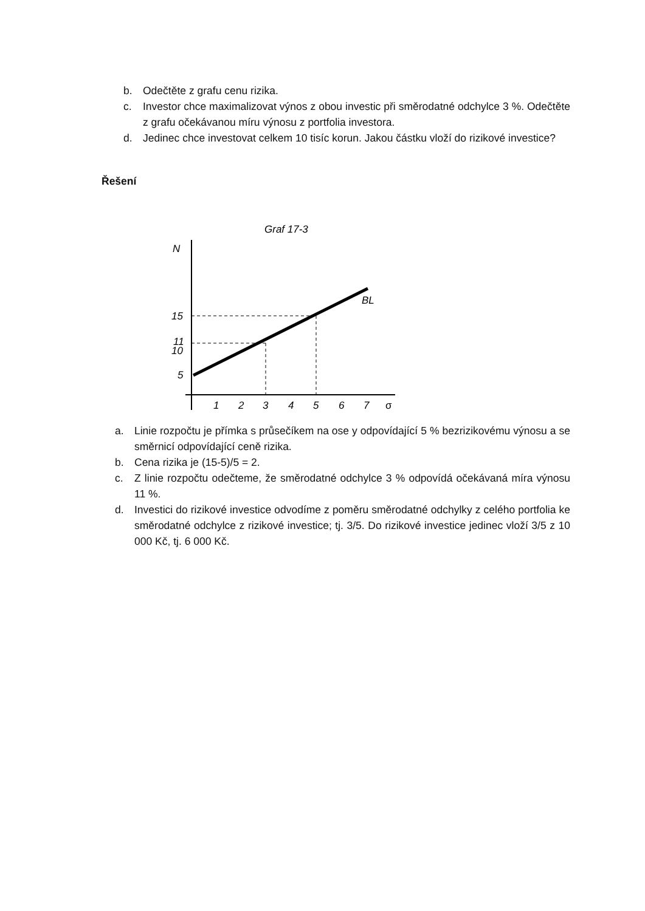b. Odečtěte z grafu cenu rizika.
c. Investor chce maximalizovat výnos z obou investic při směrodatné odchylce 3 %. Odečtěte z grafu očekávanou míru výnosu z portfolia investora.
d. Jedinec chce investovat celkem 10 tisíc korun. Jakou částku vloží do rizikové investice?
Řešení
Graf 17-3
N
BL
15
11
10
5
1
2
3
4
5
6
7
σ
a. Linie rozpočtu je přímka s průsečíkem na ose y odpovídající 5 % bezrizikovému výnosu a se směrnicí odpovídající ceně rizika.
b. Cena rizika je (15-5)/5 = 2.
c. Z linie rozpočtu odečteme, že směrodatné odchylce 3 % odpovídá očekávaná míra výnosu 11 %.
d. Investici do rizikové investice odvodíme z poměru směrodatné odchylky z celého portfolia ke směrodatné odchylce z rizikové investice; tj. 3/5. Do rizikové investice jedinec vloží 3/5 z 10 000 Kč, tj. 6 000 Kč.